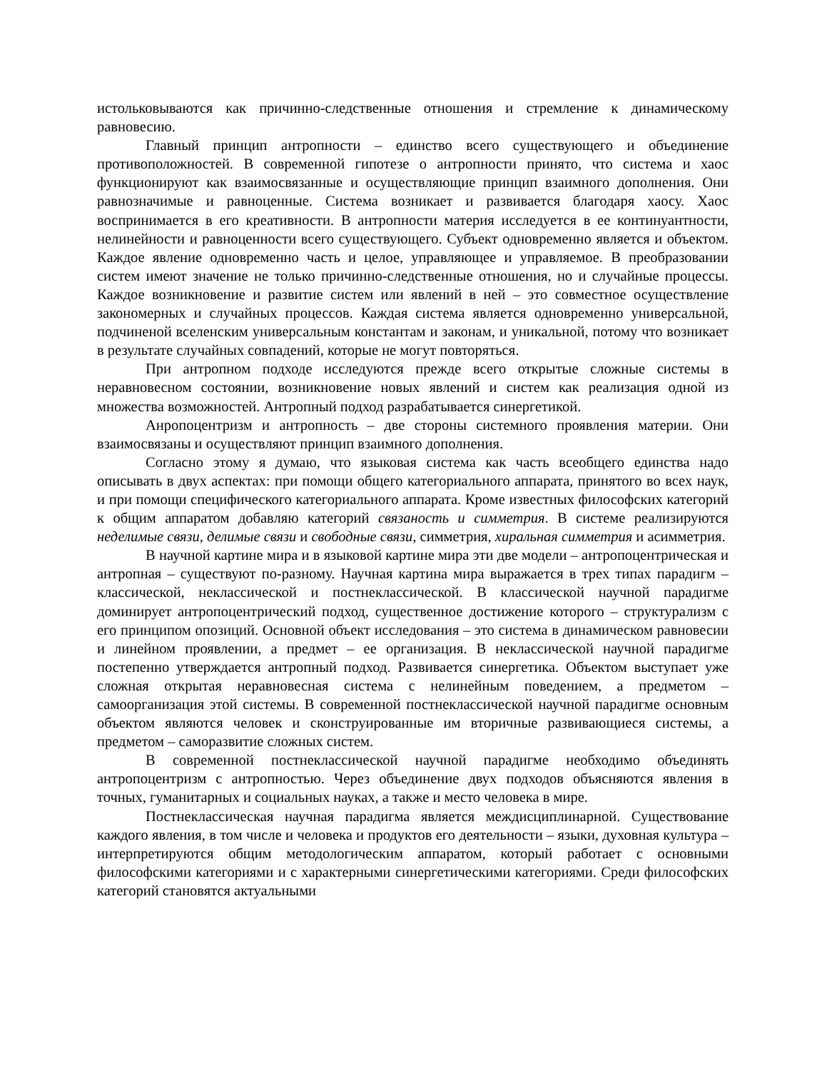истольковываются как причинно-следственные отношения и стремление к динамическому равновесию.
Главный принцип антропности – единство всего существующего и объединение противоположностей. В современной гипотезе о антропности принято, что система и хаос функционируют как взаимосвязанные и осуществляющие принцип взаимного дополнения. Они равнозначимые и равноценные. Система возникает и развивается благодаря хаосу. Хаос воспринимается в его креативности. В антропности материя исследуется в ее континуантности, нелинейности и равноценности всего существующего. Субъект одновременно является и объектом. Каждое явление одновременно часть и целое, управляющее и управляемое. В преобразовании систем имеют значение не только причинно-следственные отношения, но и случайные процессы. Каждое возникновение и развитие систем или явлений в ней – это совместное осуществление закономерных и случайных процессов. Каждая система является одновременно универсальной, подчиненой вселенским универсальным константам и законам, и уникальной, потому что возникает в результате случайных совпадений, которые не могут повторяться.
При антропном подходе исследуются прежде всего открытые сложные системы в неравновесном состоянии, возникновение новых явлений и систем как реализация одной из множества возможностей. Антропный подход разрабатывается синергетикой.
Анропоцентризм и антропность – две стороны системного проявления материи. Они взаимосвязаны и осуществляют принцип взаимного дополнения.
Согласно этому я думаю, что языковая система как часть всеобщего единства надо описывать в двух аспектах: при помощи общего категориального аппарата, принятого во всех наук, и при помощи специфического категориального аппарата. Кроме известных философских категорий к общим аппаратом добавляю категорий связаность и симметрия. В системе реализируются неделимые связи, делимые связи и свободные связи, симметрия, хиральная симметрия и асимметрия.
В научной картине мира и в языковой картине мира эти две модели – антропоцентрическая и антропная – существуют по-разному. Научная картина мира выражается в трех типах парадигм – классической, неклассической и постнеклассической. В классической научной парадигме доминирует антропоцентрический подход, существенное достижение которого – структурализм с его принципом опозиций. Основной объект исследования – это система в динамическом равновесии и линейном проявлении, а предмет – ее организация. В неклассической научной парадигме постепенно утверждается антропный подход. Развивается синергетика. Объектом выступает уже сложная открытая неравновесная система с нелинейным поведением, а предметом – самоорганизация этой системы. В современной постнеклассической научной парадигме основным объектом являются человек и сконструированные им вторичные развивающиеся системы, а предметом – саморазвитие сложных систем.
В современной постнеклассической научной парадигме необходимо объединять антропоцентризм с антропностью. Через объединение двух подходов объясняются явления в точных, гуманитарных и социальных науках, а также и место человека в мире.
Постнеклассическая научная парадигма является междисциплинарной. Существование каждого явления, в том числе и человека и продуктов его деятельности – языки, духовная культура – интерпретируются общим методологическим аппаратом, который работает с основными философскими категориями и с характерными синергетическими категориями. Среди философских категорий становятся актуальными